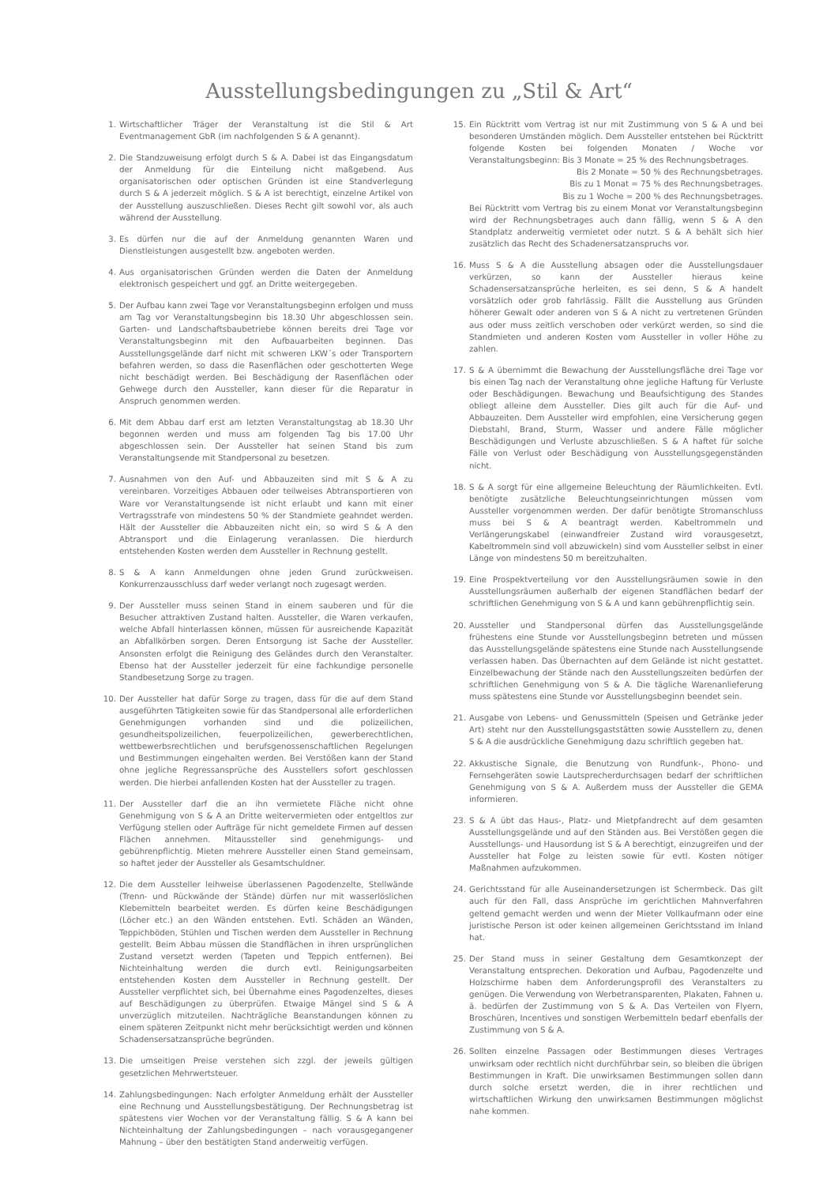Ausstellungsbedingungen zu „Stil & Art“
1. Wirtschaftlicher Träger der Veranstaltung ist die Stil & Art Eventmanagement GbR (im nachfolgenden S & A genannt).
2. Die Standzuweisung erfolgt durch S & A. Dabei ist das Eingangsdatum der Anmeldung für die Einteilung nicht maßgebend. Aus organisatorischen oder optischen Gründen ist eine Standverlegung durch S & A jederzeit möglich. S & A ist berechtigt, einzelne Artikel von der Ausstellung auszuschließen. Dieses Recht gilt sowohl vor, als auch während der Ausstellung.
3. Es dürfen nur die auf der Anmeldung genannten Waren und Dienstleistungen ausgestellt bzw. angeboten werden.
4. Aus organisatorischen Gründen werden die Daten der Anmeldung elektronisch gespeichert und ggf. an Dritte weitergegeben.
5. Der Aufbau kann zwei Tage vor Veranstaltungsbeginn erfolgen und muss am Tag vor Veranstaltungsbeginn bis 18.30 Uhr abgeschlossen sein. Garten- und Landschaftsbaubetriebe können bereits drei Tage vor Veranstaltungsbeginn mit den Aufbauarbeiten beginnen. Das Ausstellungsgelände darf nicht mit schweren LKW´s oder Transportern befahren werden, so dass die Rasenflächen oder geschotterten Wege nicht beschädigt werden. Bei Beschädigung der Rasenflächen oder Gehwege durch den Aussteller, kann dieser für die Reparatur in Anspruch genommen werden.
6. Mit dem Abbau darf erst am letzten Veranstaltungstag ab 18.30 Uhr begonnen werden und muss am folgenden Tag bis 17.00 Uhr abgeschlossen sein. Der Aussteller hat seinen Stand bis zum Veranstaltungsende mit Standpersonal zu besetzen.
7. Ausnahmen von den Auf- und Abbauzeiten sind mit S & A zu vereinbaren. Vorzeitiges Abbauen oder teilweises Abtransportieren von Ware vor Veranstaltungsende ist nicht erlaubt und kann mit einer Vertragsstrafe von mindestens 50 % der Standmiete geahndet werden. Hält der Aussteller die Abbauzeiten nicht ein, so wird S & A den Abtransport und die Einlagerung veranlassen. Die hierdurch entstehenden Kosten werden dem Aussteller in Rechnung gestellt.
8. S & A kann Anmeldungen ohne jeden Grund zurückweisen. Konkurrenzausschluss darf weder verlangt noch zugesagt werden.
9. Der Aussteller muss seinen Stand in einem sauberen und für die Besucher attraktiven Zustand halten. Aussteller, die Waren verkaufen, welche Abfall hinterlassen können, müssen für ausreichende Kapazität an Abfallkörben sorgen. Deren Entsorgung ist Sache der Aussteller. Ansonsten erfolgt die Reinigung des Geländes durch den Veranstalter. Ebenso hat der Aussteller jederzeit für eine fachkundige personelle Standbesetzung Sorge zu tragen.
10. Der Aussteller hat dafür Sorge zu tragen, dass für die auf dem Stand ausgeführten Tätigkeiten sowie für das Standpersonal alle erforderlichen Genehmigungen vorhanden sind und die polizeilichen, gesundheitspolizeilichen, feuerpolizeilichen, gewerberechtlichen, wettbewerbsrechtlichen und berufsgenossenschaftlichen Regelungen und Bestimmungen eingehalten werden. Bei Verstößen kann der Stand ohne jegliche Regressansprüche des Ausstellers sofort geschlossen werden. Die hierbei anfallenden Kosten hat der Aussteller zu tragen.
11. Der Aussteller darf die an ihn vermietete Fläche nicht ohne Genehmigung von S & A an Dritte weitervermieten oder entgeltlos zur Verfügung stellen oder Aufträge für nicht gemeldete Firmen auf dessen Flächen annehmen. Mitaussteller sind genehmigungs- und gebührenpflichtig. Mieten mehrere Aussteller einen Stand gemeinsam, so haftet jeder der Aussteller als Gesamtschuldner.
12. Die dem Aussteller leihweise überlassenen Pagodenzelte, Stellwände (Trenn- und Rückwände der Stände) dürfen nur mit wasserlöslichen Klebemitteln bearbeitet werden. Es dürfen keine Beschädigungen (Löcher etc.) an den Wänden entstehen. Evtl. Schäden an Wänden, Teppichböden, Stühlen und Tischen werden dem Aussteller in Rechnung gestellt. Beim Abbau müssen die Standflächen in ihren ursprünglichen Zustand versetzt werden (Tapeten und Teppich entfernen). Bei Nichteinhaltung werden die durch evtl. Reinigungsarbeiten entstehenden Kosten dem Aussteller in Rechnung gestellt. Der Aussteller verpflichtet sich, bei Übernahme eines Pagodenzeltes, dieses auf Beschädigungen zu überprüfen. Etwaige Mängel sind S & A unverzüglich mitzuteilen. Nachträgliche Beanstandungen können zu einem späteren Zeitpunkt nicht mehr berücksichtigt werden und können Schadensersatzansprüche begründen.
13. Die umseitigen Preise verstehen sich zzgl. der jeweils gültigen gesetzlichen Mehrwertsteuer.
14. Zahlungsbedingungen: Nach erfolgter Anmeldung erhält der Aussteller eine Rechnung und Ausstellungsbestätigung. Der Rechnungsbetrag ist spätestens vier Wochen vor der Veranstaltung fällig. S & A kann bei Nichteinhaltung der Zahlungsbedingungen – nach vorausgegangener Mahnung – über den bestätigten Stand anderweitig verfügen.
15. Ein Rücktritt vom Vertrag ist nur mit Zustimmung von S & A und bei besonderen Umständen möglich. Dem Aussteller entstehen bei Rücktritt folgende Kosten bei folgenden Monaten / Woche vor Veranstaltungsbeginn: Bis 3 Monate = 25 % des Rechnungsbetrages.
Bis 2 Monate = 50 % des Rechnungsbetrages.
Bis zu 1 Monat = 75 % des Rechnungsbetrages.
Bis zu 1 Woche = 200 % des Rechnungsbetrages.
Bei Rücktritt vom Vertrag bis zu einem Monat vor Veranstaltungsbeginn wird der Rechnungsbetrages auch dann fällig, wenn S & A den Standplatz anderweitig vermietet oder nutzt. S & A behält sich hier zusätzlich das Recht des Schadenersatzanspruchs vor.
16. Muss S & A die Ausstellung absagen oder die Ausstellungsdauer verkürzen, so kann der Aussteller hieraus keine Schadensersatzansprüche herleiten, es sei denn, S & A handelt vorsätzlich oder grob fahrlässig. Fällt die Ausstellung aus Gründen höherer Gewalt oder anderen von S & A nicht zu vertretenen Gründen aus oder muss zeitlich verschoben oder verkürzt werden, so sind die Standmieten und anderen Kosten vom Aussteller in voller Höhe zu zahlen.
17. S & A übernimmt die Bewachung der Ausstellungsfläche drei Tage vor bis einen Tag nach der Veranstaltung ohne jegliche Haftung für Verluste oder Beschädigungen. Bewachung und Beaufsichtigung des Standes obliegt alleine dem Aussteller. Dies gilt auch für die Auf- und Abbauzeiten. Dem Aussteller wird empfohlen, eine Versicherung gegen Diebstahl, Brand, Sturm, Wasser und andere Fälle möglicher Beschädigungen und Verluste abzuschließen. S & A haftet für solche Fälle von Verlust oder Beschädigung von Ausstellungsgegenständen nicht.
18. S & A sorgt für eine allgemeine Beleuchtung der Räumlichkeiten. Evtl. benötigte zusätzliche Beleuchtungseinrichtungen müssen vom Aussteller vorgenommen werden. Der dafür benötigte Stromanschluss muss bei S & A beantragt werden. Kabeltrommeln und Verlängerungskabel (einwandfreier Zustand wird vorausgesetzt, Kabeltrommeln sind voll abzuwickeln) sind vom Aussteller selbst in einer Länge von mindestens 50 m bereitzuhalten.
19. Eine Prospektverteilung vor den Ausstellungsräumen sowie in den Ausstellungsräumen außerhalb der eigenen Standflächen bedarf der schriftlichen Genehmigung von S & A und kann gebührenpflichtig sein.
20. Aussteller und Standpersonal dürfen das Ausstellungsgelände frühestens eine Stunde vor Ausstellungsbeginn betreten und müssen das Ausstellungsgelände spätestens eine Stunde nach Ausstellungsende verlassen haben. Das Übernachten auf dem Gelände ist nicht gestattet. Einzelbewachung der Stände nach den Ausstellungszeiten bedürfen der schriftlichen Genehmigung von S & A. Die tägliche Warenanlieferung muss spätestens eine Stunde vor Ausstellungsbeginn beendet sein.
21. Ausgabe von Lebens- und Genussmitteln (Speisen und Getränke jeder Art) steht nur den Ausstellungsgaststätten sowie Ausstellern zu, denen S & A die ausdrückliche Genehmigung dazu schriftlich gegeben hat.
22. Akkustische Signale, die Benutzung von Rundfunk-, Phono- und Fernsehgeräten sowie Lautsprecherdurchsagen bedarf der schriftlichen Genehmigung von S & A. Außerdem muss der Aussteller die GEMA informieren.
23. S & A übt das Haus-, Platz- und Mietpfandrecht auf dem gesamten Ausstellungsgelände und auf den Ständen aus. Bei Verstößen gegen die Ausstellungs- und Hausordung ist S & A berechtigt, einzugreifen und der Aussteller hat Folge zu leisten sowie für evtl. Kosten nötiger Maßnahmen aufzukommen.
24. Gerichtsstand für alle Auseinandersetzungen ist Schermbeck. Das gilt auch für den Fall, dass Ansprüche im gerichtlichen Mahnverfahren geltend gemacht werden und wenn der Mieter Vollkaufmann oder eine juristische Person ist oder keinen allgemeinen Gerichtsstand im Inland hat.
25. Der Stand muss in seiner Gestaltung dem Gesamtkonzept der Veranstaltung entsprechen. Dekoration und Aufbau, Pagodenzelte und Holzschirme haben dem Anforderungsprofil des Veranstalters zu genügen. Die Verwendung von Werbetransparenten, Plakaten, Fahnen u. ä. bedürfen der Zustimmung von S & A. Das Verteilen von Flyern, Broschüren, Incentives und sonstigen Werbemitteln bedarf ebenfalls der Zustimmung von S & A.
26. Sollten einzelne Passagen oder Bestimmungen dieses Vertrages unwirksam oder rechtlich nicht durchführbar sein, so bleiben die übrigen Bestimmungen in Kraft. Die unwirksamen Bestimmungen sollen dann durch solche ersetzt werden, die in ihrer rechtlichen und wirtschaftlichen Wirkung den unwirksamen Bestimmungen möglichst nahe kommen.